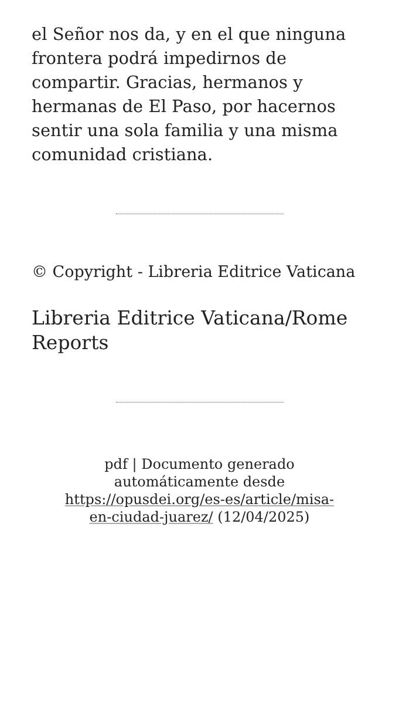el Señor nos da, y en el que ninguna frontera podrá impedirnos de compartir. Gracias, hermanos y hermanas de El Paso, por hacernos sentir una sola familia y una misma comunidad cristiana.
© Copyright - Libreria Editrice Vaticana
Libreria Editrice Vaticana/Rome Reports
pdf | Documento generado automáticamente desde https://opusdei.org/es-es/article/misa-en-ciudad-juarez/ (12/04/2025)